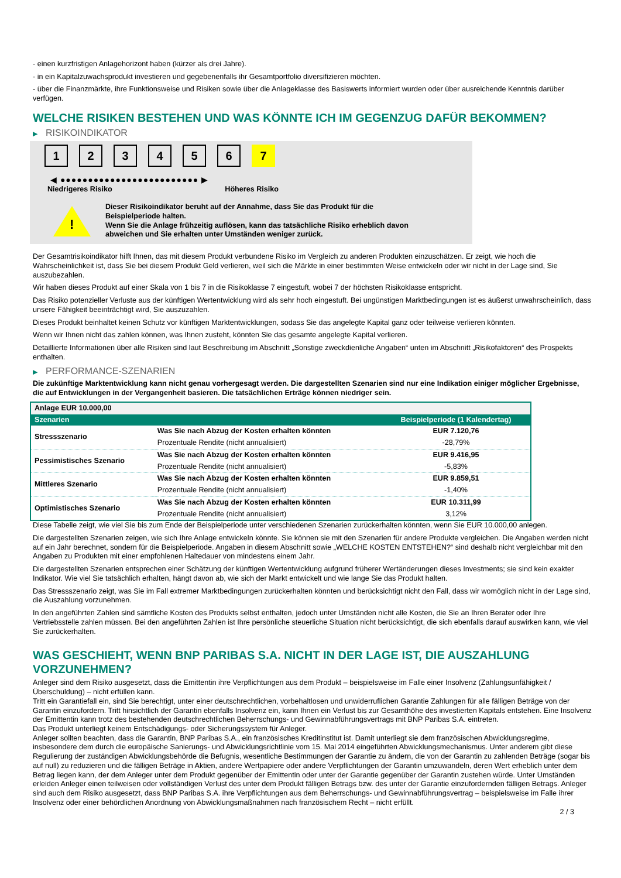- einen kurzfristigen Anlagehorizont haben (kürzer als drei Jahre).
- in ein Kapitalzuwachsprodukt investieren und gegebenenfalls ihr Gesamtportfolio diversifizieren möchten.
- über die Finanzmärkte, ihre Funktionsweise und Risiken sowie über die Anlageklasse des Basiswerts informiert wurden oder über ausreichende Kenntnis darüber verfügen.
WELCHE RISIKEN BESTEHEN UND WAS KÖNNTE ICH IM GEGENZUG DAFÜR BEKOMMEN?
▶ RISIKOINDIKATOR
1 2 3 4 5 6 7
◀ ●●●●●●●●●●●●●●●●●●●●●●●●● ▶
Niedrigeres Risiko Höheres Risiko
!
Dieser Risikoindikator beruht auf der Annahme, dass Sie das Produkt für die
Beispielperiode halten.
Wenn Sie die Anlage frühzeitig auflösen, kann das tatsächliche Risiko erheblich davon
abweichen und Sie erhalten unter Umständen weniger zurück.
Der Gesamtrisikoindikator hilft Ihnen, das mit diesem Produkt verbundene Risiko im Vergleich zu anderen Produkten einzuschätzen. Er zeigt, wie hoch die Wahrscheinlichkeit ist, dass Sie bei diesem Produkt Geld verlieren, weil sich die Märkte in einer bestimmten Weise entwickeln oder wir nicht in der Lage sind, Sie auszubezahlen.
Wir haben dieses Produkt auf einer Skala von 1 bis 7 in die Risikoklasse 7 eingestuft, wobei 7 der höchsten Risikoklasse entspricht.
Das Risiko potenzieller Verluste aus der künftigen Wertentwicklung wird als sehr hoch eingestuft. Bei ungünstigen Marktbedingungen ist es äußerst unwahrscheinlich, dass unsere Fähigkeit beeinträchtigt wird, Sie auszuzahlen.
Dieses Produkt beinhaltet keinen Schutz vor künftigen Marktentwicklungen, sodass Sie das angelegte Kapital ganz oder teilweise verlieren könnten.
Wenn wir Ihnen nicht das zahlen können, was Ihnen zusteht, könnten Sie das gesamte angelegte Kapital verlieren.
Detaillierte Informationen über alle Risiken sind laut Beschreibung im Abschnitt „Sonstige zweckdienliche Angaben“ unten im Abschnitt „Risikofaktoren“ des Prospekts enthalten.
▶ PERFORMANCE-SZENARIEN
Die zukünftige Marktentwicklung kann nicht genau vorhergesagt werden. Die dargestellten Szenarien sind nur eine Indikation einiger möglicher Ergebnisse, die auf Entwicklungen in der Vergangenheit basieren. Die tatsächlichen Erträge können niedriger sein.
| Anlage EUR 10.000,00 | | |
| Szenarien | | Beispielperiode (1 Kalendertag) |
| Stressszenario | Was Sie nach Abzug der Kosten erhalten könnten | EUR 7.120,76 |
| | Prozentuale Rendite (nicht annualisiert) | -28,79% |
| Pessimistisches Szenario | Was Sie nach Abzug der Kosten erhalten könnten | EUR 9.416,95 |
| | Prozentuale Rendite (nicht annualisiert) | -5,83% |
| Mittleres Szenario | Was Sie nach Abzug der Kosten erhalten könnten | EUR 9.859,51 |
| | Prozentuale Rendite (nicht annualisiert) | -1,40% |
| Optimistisches Szenario | Was Sie nach Abzug der Kosten erhalten könnten | EUR 10.311,99 |
| | Prozentuale Rendite (nicht annualisiert) | 3,12% |
Diese Tabelle zeigt, wie viel Sie bis zum Ende der Beispielperiode unter verschiedenen Szenarien zurückerhalten könnten, wenn Sie EUR 10.000,00 anlegen.
Die dargestellten Szenarien zeigen, wie sich Ihre Anlage entwickeln könnte. Sie können sie mit den Szenarien für andere Produkte vergleichen. Die Angaben werden nicht auf ein Jahr berechnet, sondern für die Beispielperiode. Angaben in diesem Abschnitt sowie „WELCHE KOSTEN ENTSTEHEN?“ sind deshalb nicht vergleichbar mit den Angaben zu Produkten mit einer empfohlenen Haltedauer von mindestens einem Jahr.
Die dargestellten Szenarien entsprechen einer Schätzung der künftigen Wertentwicklung aufgrund früherer Wertänderungen dieses Investments; sie sind kein exakter Indikator. Wie viel Sie tatsächlich erhalten, hängt davon ab, wie sich der Markt entwickelt und wie lange Sie das Produkt halten.
Das Stressszenario zeigt, was Sie im Fall extremer Marktbedingungen zurückerhalten könnten und berücksichtigt nicht den Fall, dass wir womöglich nicht in der Lage sind, die Auszahlung vorzunehmen.
In den angeführten Zahlen sind sämtliche Kosten des Produkts selbst enthalten, jedoch unter Umständen nicht alle Kosten, die Sie an Ihren Berater oder Ihre Vertriebsstelle zahlen müssen. Bei den angeführten Zahlen ist Ihre persönliche steuerliche Situation nicht berücksichtigt, die sich ebenfalls darauf auswirken kann, wie viel Sie zurückerhalten.
WAS GESCHIEHT, WENN BNP PARIBAS S.A. NICHT IN DER LAGE IST, DIE AUSZAHLUNG VORZUNEHMEN?
Anleger sind dem Risiko ausgesetzt, dass die Emittentin ihre Verpflichtungen aus dem Produkt – beispielsweise im Falle einer Insolvenz (Zahlungsunfähigkeit / Überschuldung) – nicht erfüllen kann.
Tritt ein Garantiefall ein, sind Sie berechtigt, unter einer deutschrechtlichen, vorbehaltlosen und unwiderruflichen Garantie Zahlungen für alle fälligen Beträge von der Garantin einzufordern. Tritt hinsichtlich der Garantin ebenfalls Insolvenz ein, kann Ihnen ein Verlust bis zur Gesamthöhe des investierten Kapitals entstehen. Eine Insolvenz der Emittentin kann trotz des bestehenden deutschrechtlichen Beherrschungs- und Gewinnabführungsvertrags mit BNP Paribas S.A. eintreten.
Das Produkt unterliegt keinem Entschädigungs- oder Sicherungssystem für Anleger.
Anleger sollten beachten, dass die Garantin, BNP Paribas S.A., ein französisches Kreditinstitut ist. Damit unterliegt sie dem französischen Abwicklungsregime, insbesondere dem durch die europäische Sanierungs- und Abwicklungsrichtlinie vom 15. Mai 2014 eingeführten Abwicklungsmechanismus. Unter anderem gibt diese Regulierung der zuständigen Abwicklungsbehörde die Befugnis, wesentliche Bestimmungen der Garantie zu ändern, die von der Garantin zu zahlenden Beträge (sogar bis auf null) zu reduzieren und die fälligen Beträge in Aktien, andere Wertpapiere oder andere Verpflichtungen der Garantin umzuwandeln, deren Wert erheblich unter dem Betrag liegen kann, der dem Anleger unter dem Produkt gegenüber der Emittentin oder unter der Garantie gegenüber der Garantin zustehen würde. Unter Umständen erleiden Anleger einen teilweisen oder vollständigen Verlust des unter dem Produkt fälligen Betrags bzw. des unter der Garantie einzufordernden fälligen Betrags. Anleger sind auch dem Risiko ausgesetzt, dass BNP Paribas S.A. ihre Verpflichtungen aus dem Beherrschungs- und Gewinnabführungsvertrag – beispielsweise im Falle ihrer Insolvenz oder einer behördlichen Anordnung von Abwicklungsmaßnahmen nach französischem Recht – nicht erfüllt.
2 / 3